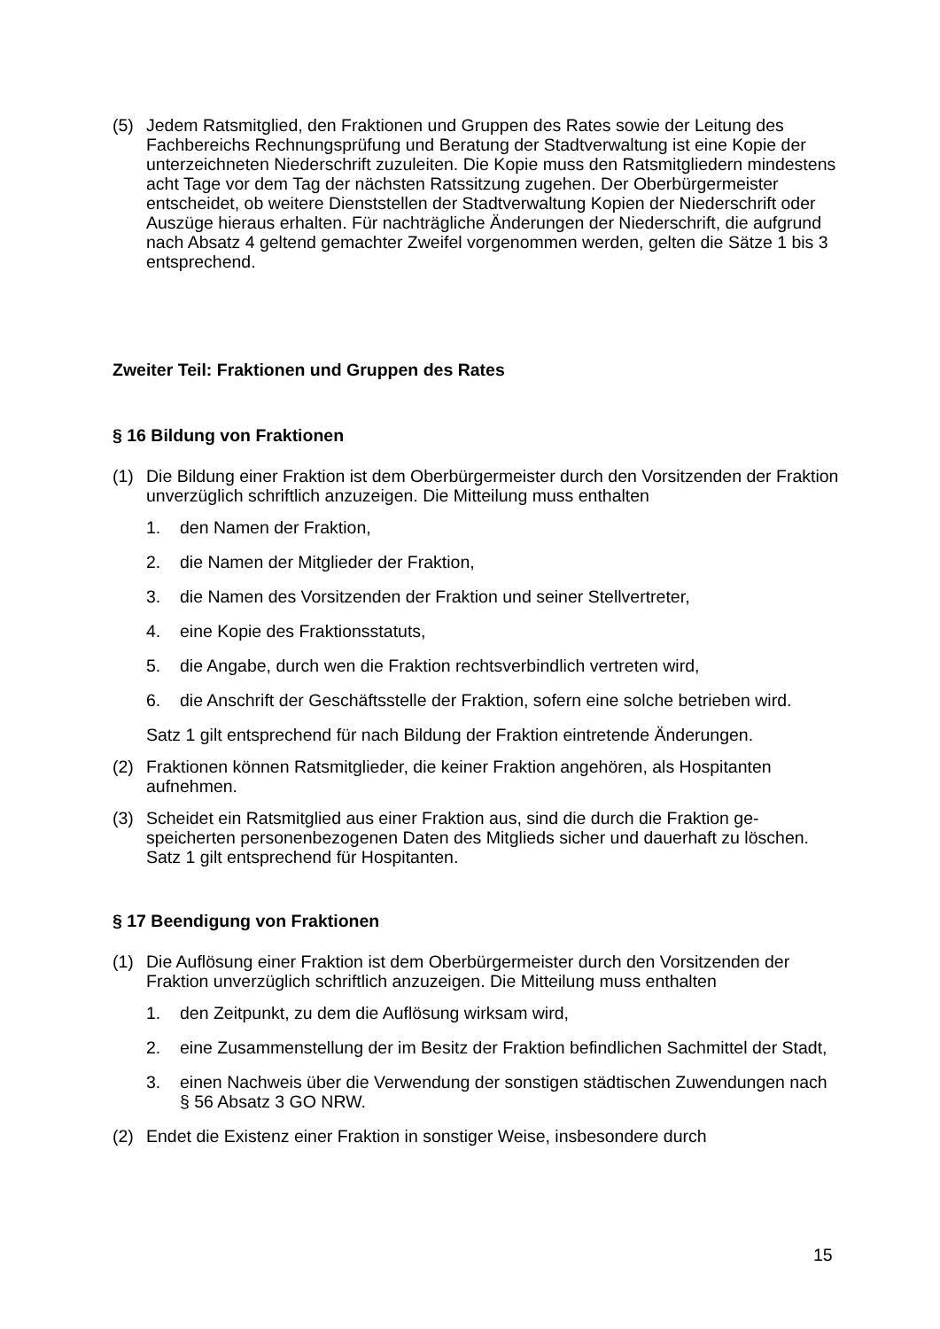(5) Jedem Ratsmitglied, den Fraktionen und Gruppen des Rates sowie der Leitung des Fachbereichs Rechnungsprüfung und Beratung der Stadtverwaltung ist eine Kopie der unterzeichneten Niederschrift zuzuleiten. Die Kopie muss den Rats­mitgliedern mindestens acht Tage vor dem Tag der nächsten Ratssitzung zuge­hen. Der Oberbürgermeister entscheidet, ob weitere Dienststellen der Stadtver­waltung Kopien der Niederschrift oder Auszüge hieraus erhalten. Für nachträgli­che Änderungen der Niederschrift, die aufgrund nach Absatz 4 geltend gemach­ter Zweifel vorgenommen werden, gelten die Sätze 1 bis 3 entsprechend.
Zweiter Teil: Fraktionen und Gruppen des Rates
§ 16 Bildung von Fraktionen
(1) Die Bildung einer Fraktion ist dem Oberbürgermeister durch den Vorsitzenden der Fraktion unverzüglich schriftlich anzuzeigen. Die Mitteilung muss enthalten
1. den Namen der Fraktion,
2. die Namen der Mitglieder der Fraktion,
3. die Namen des Vorsitzenden der Fraktion und seiner Stellvertreter,
4. eine Kopie des Fraktionsstatuts,
5. die Angabe, durch wen die Fraktion rechtsverbindlich vertreten wird,
6. die Anschrift der Geschäftsstelle der Fraktion, sofern eine solche betrieben wird.
Satz 1 gilt entsprechend für nach Bildung der Fraktion eintretende Änderungen.
(2) Fraktionen können Ratsmitglieder, die keiner Fraktion angehören, als Hospitan­ten aufnehmen.
(3) Scheidet ein Ratsmitglied aus einer Fraktion aus, sind die durch die Fraktion ge­speicherten personenbezogenen Daten des Mitglieds sicher und dauerhaft zu lö­schen. Satz 1 gilt entsprechend für Hospitanten.
§ 17 Beendigung von Fraktionen
(1) Die Auflösung einer Fraktion ist dem Oberbürgermeister durch den Vorsitzenden der Fraktion unverzüglich schriftlich anzuzeigen. Die Mitteilung muss enthalten
1. den Zeitpunkt, zu dem die Auflösung wirksam wird,
2. eine Zusammenstellung der im Besitz der Fraktion befindlichen Sachmittel der Stadt,
3. einen Nachweis über die Verwendung der sonstigen städtischen Zuwendun­gen nach § 56 Absatz 3 GO NRW.
(2) Endet die Existenz einer Fraktion in sonstiger Weise, insbesondere durch
15